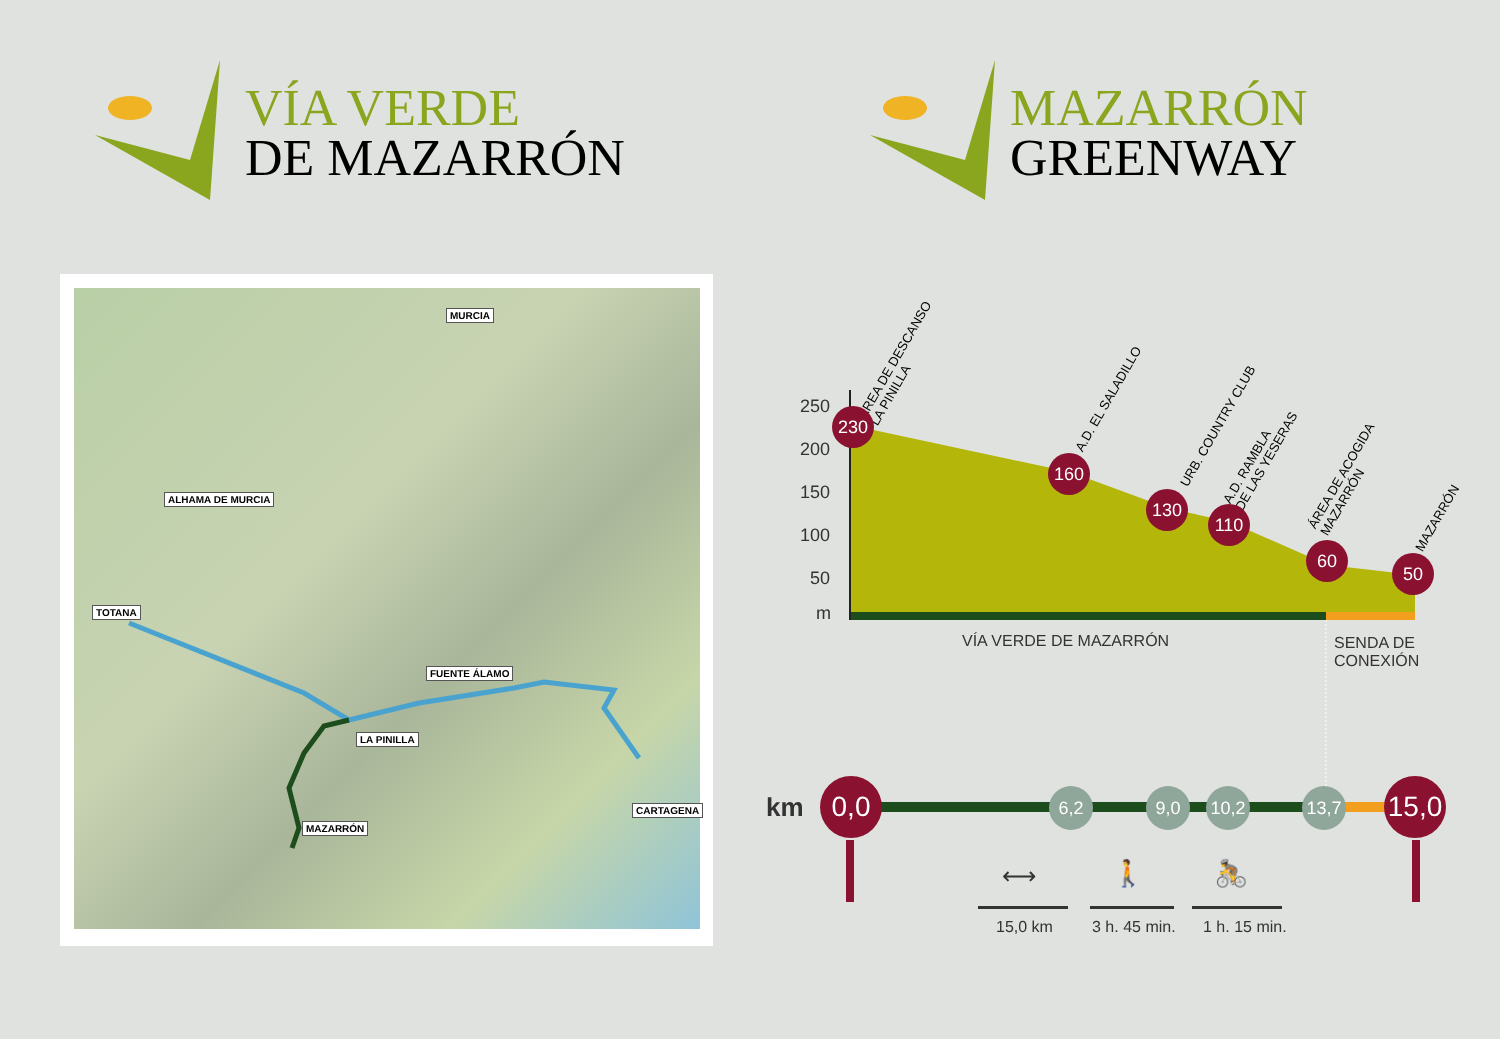VÍA VERDE
DE MAZARRÓN
MAZARRÓN
GREENWAY
MURCIA
ALHAMA DE MURCIA
TOTANA
FUENTE ÁLAMO
LA PINILLA
CARTAGENA
MAZARRÓN
250
200
150
100
50
m
ÁREA DE DESCANSO
LA PINILLA
A.D. EL SALADILLO
URB. COUNTRY CLUB
A.D. RAMBLA
DE LAS YESERAS
ÁREA DE ACOGIDA
MAZARRÓN
MAZARRÓN
230
160
130
110
60
50
VÍA VERDE DE MAZARRÓN SENDA DE CONEXIÓN
km 0,0 6,2 9,0 10,2 13,7
15,0
⟷ 🚶 🚴
15,0 km 3 h. 45 min. 1 h. 15 min.